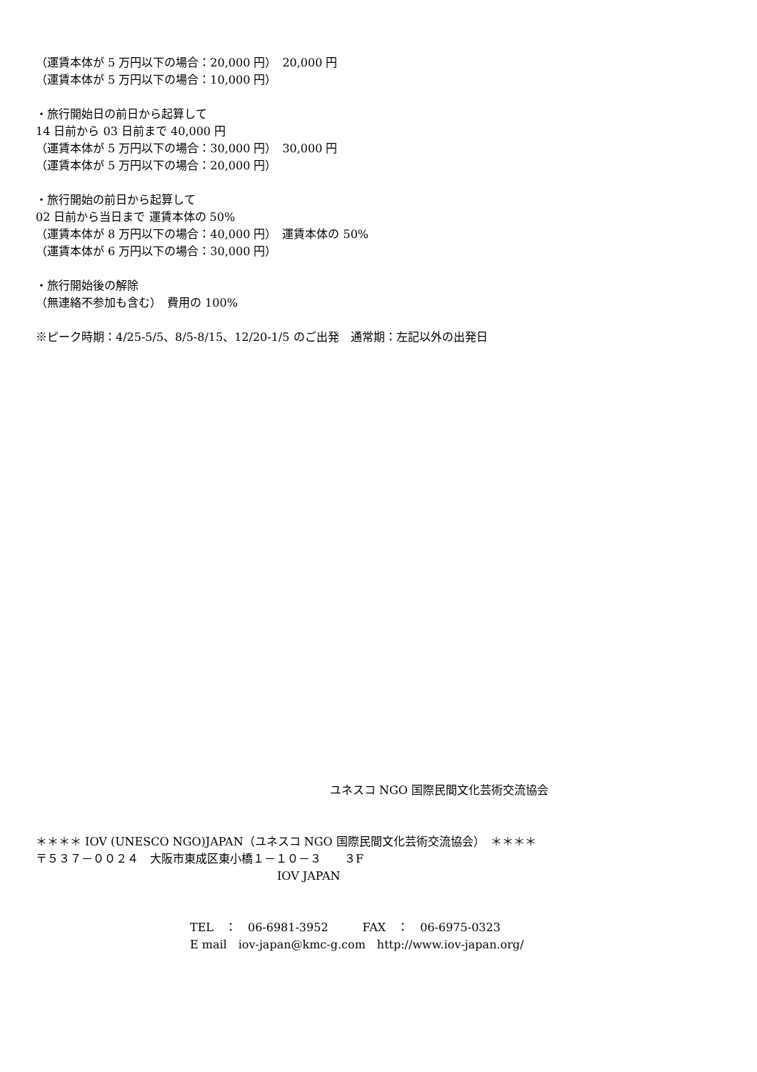（運賃本体が 5 万円以下の場合：20,000 円）　20,000 円
（運賃本体が 5 万円以下の場合：10,000 円）
・旅行開始日の前日から起算して
14 日前から 03 日前まで 40,000 円
（運賃本体が 5 万円以下の場合：30,000 円）　30,000 円
（運賃本体が 5 万円以下の場合：20,000 円）
・旅行開始の前日から起算して
02 日前から当日まで 運賃本体の 50%
（運賃本体が 8 万円以下の場合：40,000 円）　運賃本体の 50%
（運賃本体が 6 万円以下の場合：30,000 円）
・旅行開始後の解除
（無連絡不参加も含む）　費用の 100%
※ピーク時期：4/25-5/5、8/5-8/15、12/20-1/5 のご出発　通常期：左記以外の出発日
ユネスコ NGO 国際民間文化芸術交流協会
＊＊＊＊ IOV (UNESCO NGO)JAPAN（ユネスコ NGO 国際民間文化芸術交流協会）　＊＊＊＊
〒５３７－００２４　大阪市東成区東小橋１－１０－３　　３F
IOV JAPAN
TEL　：　06-6981-3952　　　FAX　：　06-6975-0323
E mail　iov-japan@kmc-g.com　http://www.iov-japan.org/